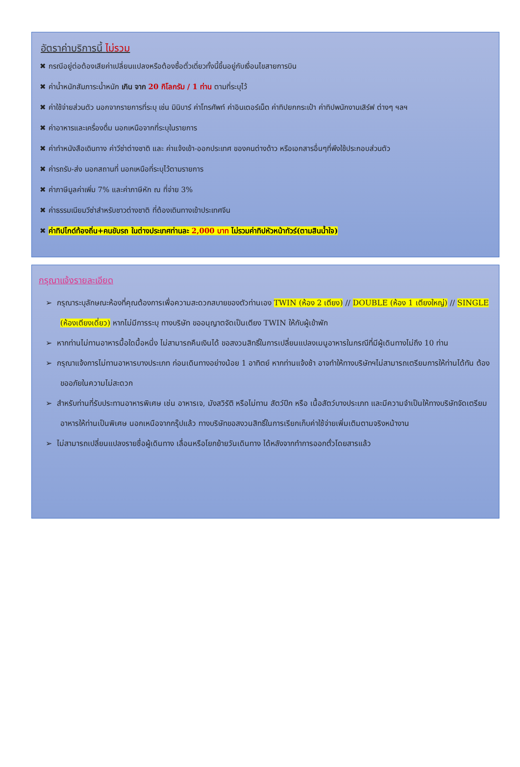อัตราค่าบริการนี้ ไม่รวม
✖ กรณีอยู่ต่อต้องเสียค่าเปลี่ยนแปลงหรือต้องซื้อตั๋วเดี่ยวทั้งนี้ขึ้นอยู่กับเงื่อนไขสายการบิน
✖ ค่าน้ำหนักสัมภาระน้ำหนัก เกิน จาก 20 กิโลกรัม / 1 ท่าน ตามที่ระบุไว้
✖ ค่าใช้จ่ายส่วนตัว นอกจากรายการที่ระบุ เช่น มินิบาร์ ค่าโทรศัพท์ ค่าอินเตอร์เน็ต ค่าทิปยกกระเป๋า ค่าทิปพนักงานเสิร์ฟ ต่างๆ ฯลฯ
✖ ค่าอาหารและเครื่องดื่ม นอกเหนือจากที่ระบุในรายการ
✖ ค่าทำหนังสือเดินทาง ค่าวีซ่าต่างชาติ และ ค่าแจ้งเข้า-ออกประเทศ ของคนต่างด้าว หรือเอกสารอื่นๆที่พึงใช้ประกอบส่วนตัว
✖ ค่ารถรับ-ส่ง นอกสถานที่ นอกเหนือที่ระบุไว้ตามรายการ
✖ ค่าภาษีมูลค่าเพิ่ม 7% และค่าภาษีหัก ณ ที่จ่าย 3%
✖ ค่าธรรมเนียมวีซ่าสำหรับชาวต่างชาติ ที่ต้องเดินทางเข้าประเทศจีน
✖ ค่าทิปไกด์ท้องถิ่น+คนขับรถ ในต่างประเทศท่านละ 2,000 บาท ไม่รวมค่าทิปหัวหน้าทัวร์(ตามสินน้ำใจ)
กรุณาแจ้งรายละเอียด
➢ กรุณาระบุลักษณะห้องที่คุณต้องการเพื่อความสะดวกสบายของตัวท่านเอง TWIN (ห้อง 2 เตียง) // DOUBLE (ห้อง 1 เตียงใหญ่) // SINGLE (ห้องเตียงเดี่ยว) หากไม่มีการระบุ ทางบริษัท ขออนุญาตจัดเป็นเตียง TWIN ให้กับผู้เข้าพัก
➢ หากท่านไม่ทานอาหารมื้อใดมื้อหนึ่ง ไม่สามารถคืนเงินได้ ขอสงวนสิทธิ์ในการเปลี่ยนแปลงเมนูอาหารในกรณีที่มีผู้เดินทางไม่ถึง 10 ท่าน
➢ กรุณาแจ้งการไม่ทานอาหารบางประเภท ก่อนเดินทางอย่างน้อย 1 อาทิตย์ หากท่านแจ้งช้า อาจทำให้ทางบริษัทฯไม่สามารถเตรียมการให้ท่านได้ทัน ต้องขออภัยในความไม่สะดวก
➢ สำหรับท่านที่รับประทานอาหารพิเศษ เช่น อาหารเจ, มังสวิรัติ หรือไม่ทาน สัตว์ปีก หรือ เนื้อสัตว์บางประเภท และมีความจำเป็นให้ทางบริษัทจัดเตรียมอาหารให้ท่านเป็นพิเศษ นอกเหนือจากกรุ๊ปแล้ว ทางบริษัทขอสงวนสิทธิ์ในการเรียกเก็บค่าใช้จ่ายเพิ่มเติมตามจริงหน้างาน
➢ ไม่สามารถเปลี่ยนแปลงรายชื่อผู้เดินทาง เลื่อนหรือโยกย้ายวันเดินทาง ได้หลังจากทำการออกตั๋วโดยสารแล้ว